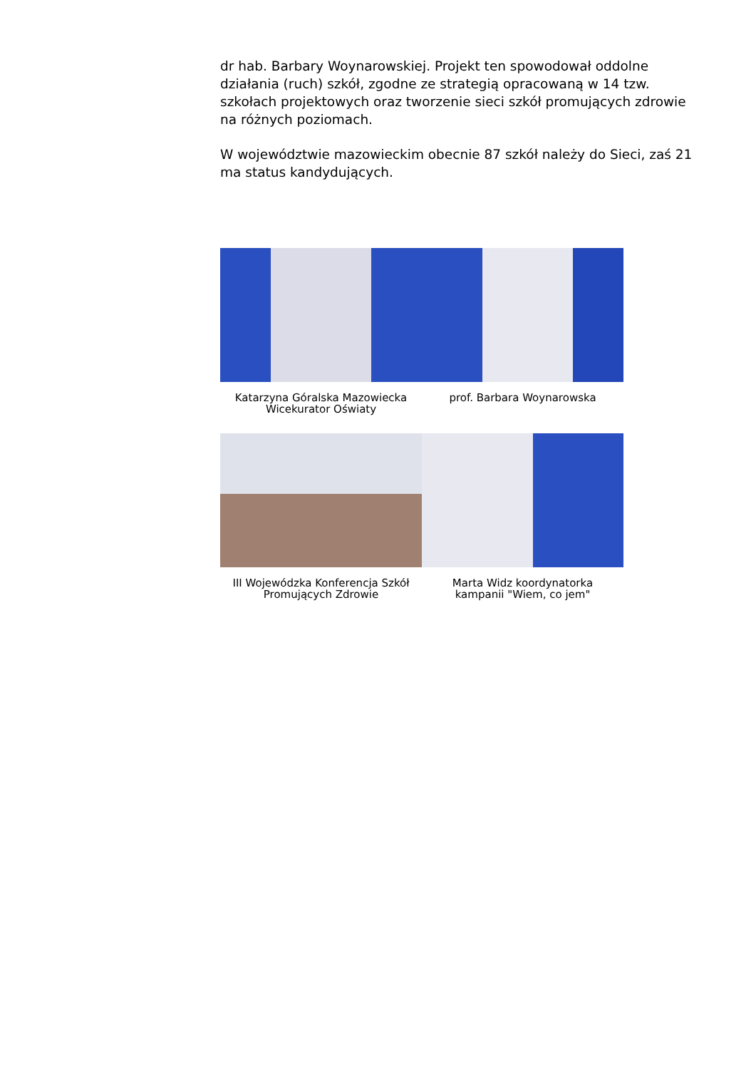dr hab. Barbary Woynarowskiej. Projekt ten spowodował oddolne działania (ruch) szkół, zgodne ze strategią opracowaną w 14 tzw. szkołach projektowych oraz tworzenie sieci szkół promujących zdrowie na różnych poziomach.
W województwie mazowieckim obecnie 87 szkół należy do Sieci, zaś 21 ma status kandydujących.
Katarzyna Góralska Mazowiecka Wicekurator Oświaty
prof. Barbara Woynarowska
III Wojewódzka Konferencja Szkół Promujących Zdrowie
Marta Widz koordynatorka kampanii "Wiem, co jem"